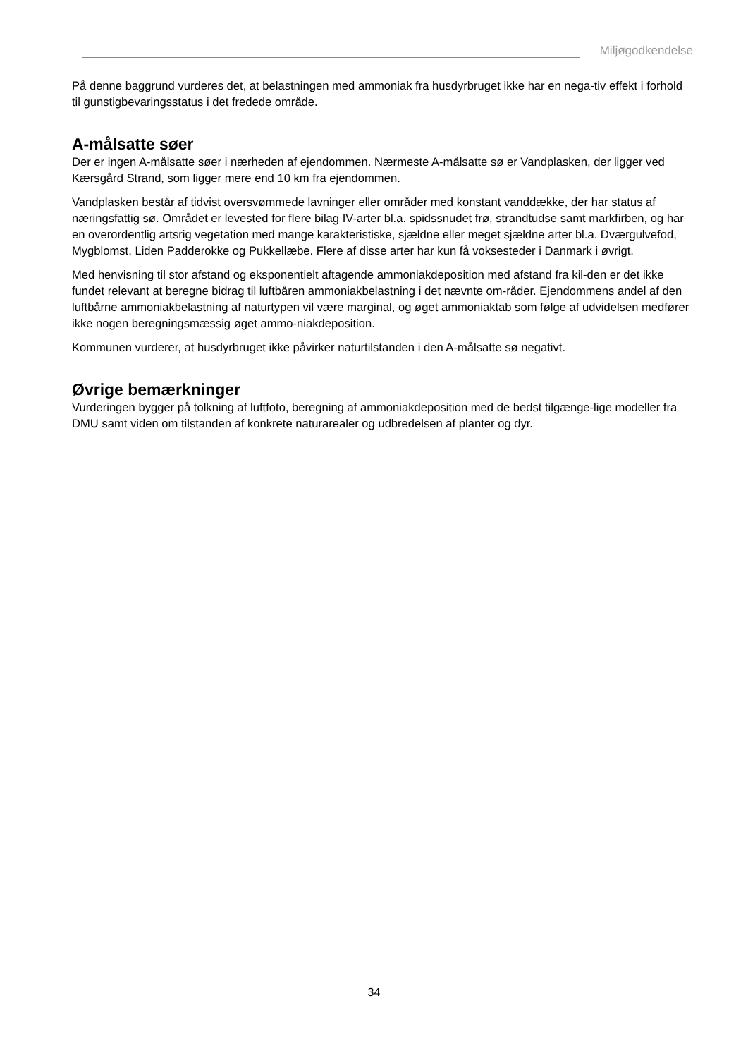Miljøgodkendelse
På denne baggrund vurderes det, at belastningen med ammoniak fra husdyrbruget ikke har en nega-tiv effekt i forhold til gunstigbevaringsstatus i det fredede område.
A-målsatte søer
Der er ingen A-målsatte søer i nærheden af ejendommen. Nærmeste A-målsatte sø er Vandplasken, der ligger ved Kærsgård Strand, som ligger mere end 10 km fra ejendommen.
Vandplasken består af tidvist oversvømmede lavninger eller områder med konstant vanddække, der har status af næringsfattig sø. Området er levested for flere bilag IV-arter bl.a. spidssnudet frø, strandtudse samt markfirben, og har en overordentlig artsrig vegetation med mange karakteristiske, sjældne eller meget sjældne arter bl.a. Dværgulvefod, Mygblomst, Liden Padderokke og Pukkellæbe. Flere af disse arter har kun få voksesteder i Danmark i øvrigt.
Med henvisning til stor afstand og eksponentielt aftagende ammoniakdeposition med afstand fra kil-den er det ikke fundet relevant at beregne bidrag til luftbåren ammoniakbelastning i det nævnte om-råder. Ejendommens andel af den luftbårne ammoniakbelastning af naturtypen vil være marginal, og øget ammoniaktab som følge af udvidelsen medfører ikke nogen beregningsmæssig øget ammo-niakdeposition.
Kommunen vurderer, at husdyrbruget ikke påvirker naturtilstanden i den A-målsatte sø negativt.
Øvrige bemærkninger
Vurderingen bygger på tolkning af luftfoto, beregning af ammoniakdeposition med de bedst tilgænge-lige modeller fra DMU samt viden om tilstanden af konkrete naturarealer og udbredelsen af planter og dyr.
34